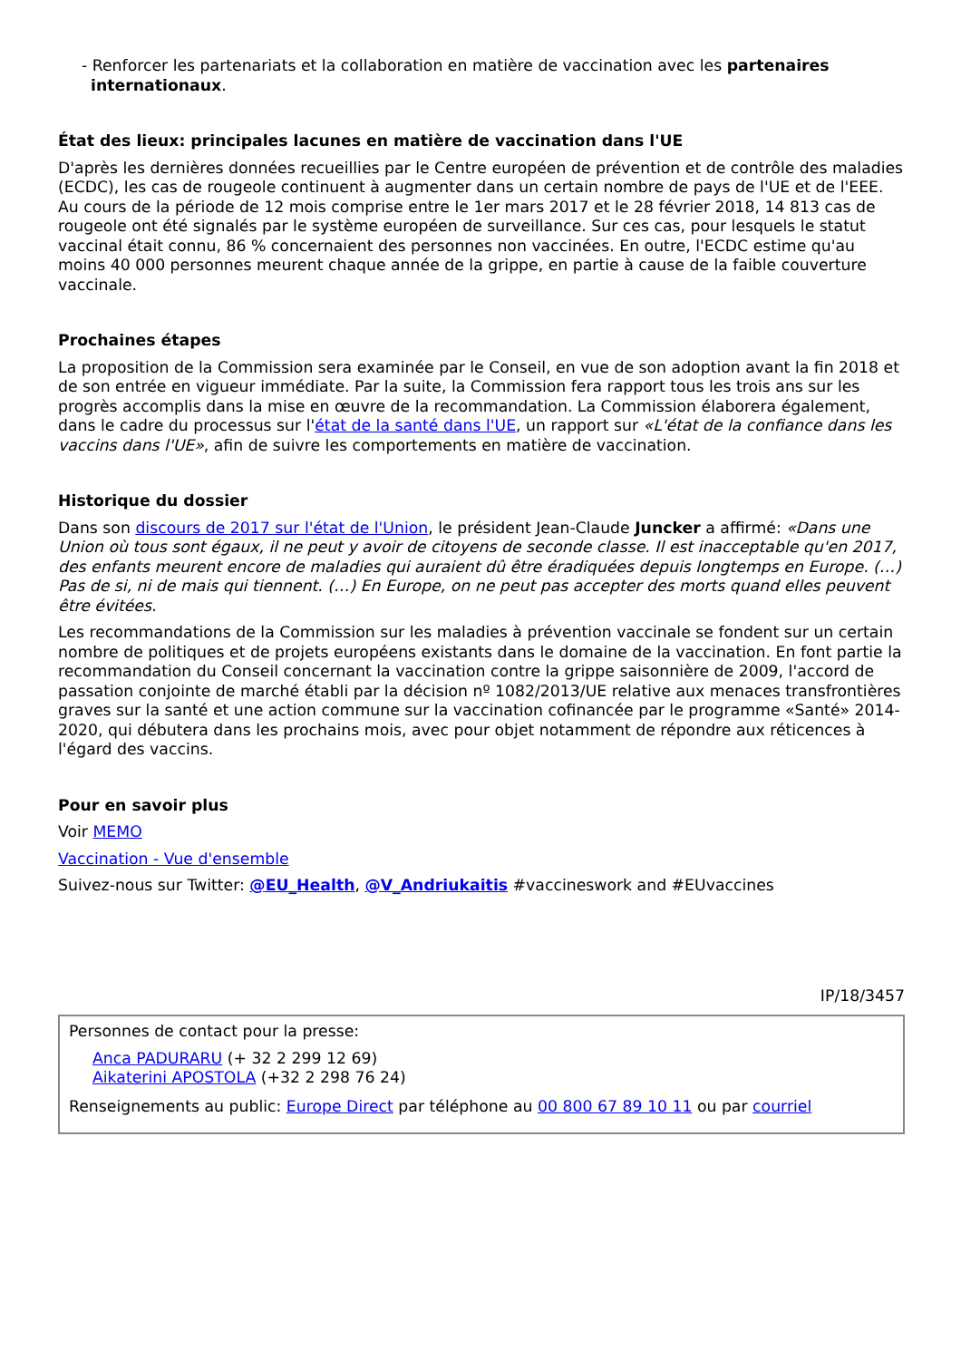- Renforcer les partenariats et la collaboration en matière de vaccination avec les partenaires internationaux.
État des lieux: principales lacunes en matière de vaccination dans l'UE
D'après les dernières données recueillies par le Centre européen de prévention et de contrôle des maladies (ECDC), les cas de rougeole continuent à augmenter dans un certain nombre de pays de l'UE et de l'EEE. Au cours de la période de 12 mois comprise entre le 1er mars 2017 et le 28 février 2018, 14 813 cas de rougeole ont été signalés par le système européen de surveillance. Sur ces cas, pour lesquels le statut vaccinal était connu, 86 % concernaient des personnes non vaccinées. En outre, l'ECDC estime qu'au moins 40 000 personnes meurent chaque année de la grippe, en partie à cause de la faible couverture vaccinale.
Prochaines étapes
La proposition de la Commission sera examinée par le Conseil, en vue de son adoption avant la fin 2018 et de son entrée en vigueur immédiate. Par la suite, la Commission fera rapport tous les trois ans sur les progrès accomplis dans la mise en œuvre de la recommandation. La Commission élaborera également, dans le cadre du processus sur l'état de la santé dans l'UE, un rapport sur «L'état de la confiance dans les vaccins dans l'UE», afin de suivre les comportements en matière de vaccination.
Historique du dossier
Dans son discours de 2017 sur l'état de l'Union, le président Jean-Claude Juncker a affirmé: «Dans une Union où tous sont égaux, il ne peut y avoir de citoyens de seconde classe. Il est inacceptable qu'en 2017, des enfants meurent encore de maladies qui auraient dû être éradiquées depuis longtemps en Europe. (…) Pas de si, ni de mais qui tiennent. (…) En Europe, on ne peut pas accepter des morts quand elles peuvent être évitées.
Les recommandations de la Commission sur les maladies à prévention vaccinale se fondent sur un certain nombre de politiques et de projets européens existants dans le domaine de la vaccination. En font partie la recommandation du Conseil concernant la vaccination contre la grippe saisonnière de 2009, l'accord de passation conjointe de marché établi par la décision nº 1082/2013/UE relative aux menaces transfrontières graves sur la santé et une action commune sur la vaccination cofinancée par le programme «Santé» 2014-2020, qui débutera dans les prochains mois, avec pour objet notamment de répondre aux réticences à l'égard des vaccins.
Pour en savoir plus
Voir MEMO
Vaccination - Vue d'ensemble
Suivez-nous sur Twitter: @EU_Health, @V_Andriukaitis #vaccineswork and #EUvaccines
IP/18/3457
Personnes de contact pour la presse:
Anca PADURARU (+ 32 2 299 12 69)
Aikaterini APOSTOLA (+32 2 298 76 24)
Renseignements au public: Europe Direct par téléphone au 00 800 67 89 10 11 ou par courriel